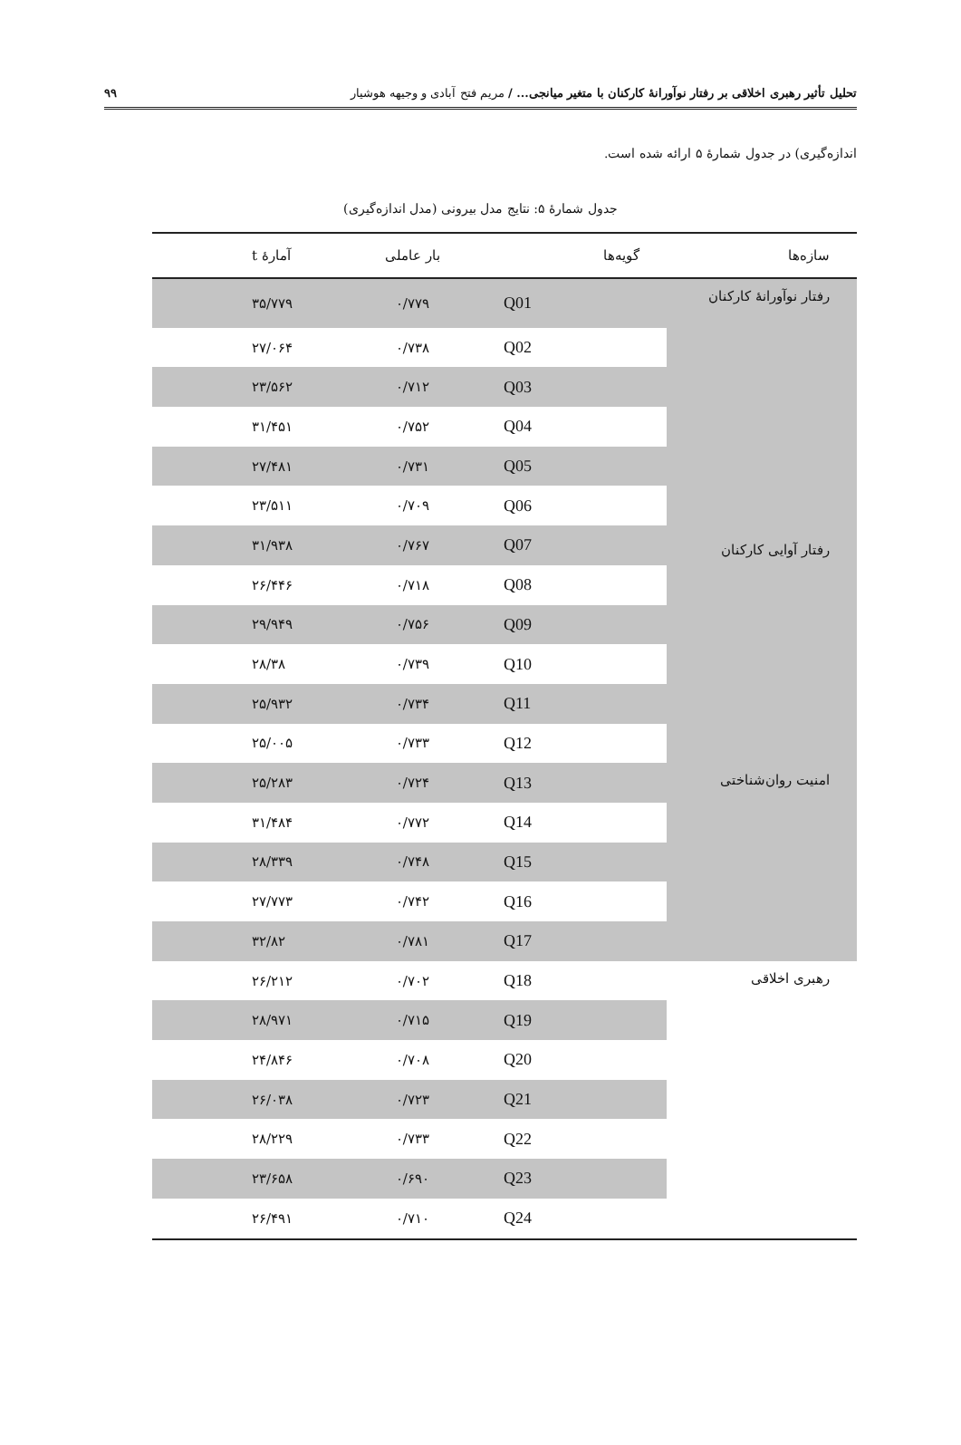تحلیل تأثیر رهبری اخلاقی بر رفتار نوآورانهٔ کارکنان با متغیر میانجی... / مریم فتح آبادی و وجیهه هوشیار ۹۹
اندازه‌گیری) در جدول شمارهٔ ۵ ارائه شده است.
جدول شمارهٔ ۵: نتایج مدل بیرونی (مدل اندازه‌گیری)
| سازه‌ها | گویه‌ها | بار عاملی | آمارهٔ t |
| --- | --- | --- | --- |
| رفتار نوآورانهٔ کارکنان | Q01 | ۰/۷۷۹ | ۳۵/۷۷۹ |
| رفتار آوایی کارکنان | Q02 | ۰/۷۳۸ | ۲۷/۰۶۴ |
| | Q03 | ۰/۷۱۲ | ۲۳/۵۶۲ |
| | Q04 | ۰/۷۵۲ | ۳۱/۴۵۱ |
| | Q05 | ۰/۷۳۱ | ۲۷/۴۸۱ |
| | Q06 | ۰/۷۰۹ | ۲۳/۵۱۱ |
| | Q07 | ۰/۷۶۷ | ۳۱/۹۳۸ |
| | Q08 | ۰/۷۱۸ | ۲۶/۴۴۶ |
| | Q09 | ۰/۷۵۶ | ۲۹/۹۴۹ |
| | Q10 | ۰/۷۳۹ | ۲۸/۳۸ |
| | Q11 | ۰/۷۳۴ | ۲۵/۹۳۲ |
| | Q12 | ۰/۷۳۳ | ۲۵/۰۰۵ |
| امنیت روان‌شناختی | Q13 | ۰/۷۲۴ | ۲۵/۲۸۳ |
| | Q14 | ۰/۷۷۲ | ۳۱/۴۸۴ |
| | Q15 | ۰/۷۴۸ | ۲۸/۳۳۹ |
| | Q16 | ۰/۷۴۲ | ۲۷/۷۷۳ |
| | Q17 | ۰/۷۸۱ | ۳۲/۸۲ |
| رهبری اخلاقی | Q18 | ۰/۷۰۲ | ۲۶/۲۱۲ |
| | Q19 | ۰/۷۱۵ | ۲۸/۹۷۱ |
| | Q20 | ۰/۷۰۸ | ۲۴/۸۴۶ |
| | Q21 | ۰/۷۲۳ | ۲۶/۰۳۸ |
| | Q22 | ۰/۷۳۳ | ۲۸/۲۲۹ |
| | Q23 | ۰/۶۹۰ | ۲۳/۶۵۸ |
| | Q24 | ۰/۷۱۰ | ۲۶/۴۹۱ |